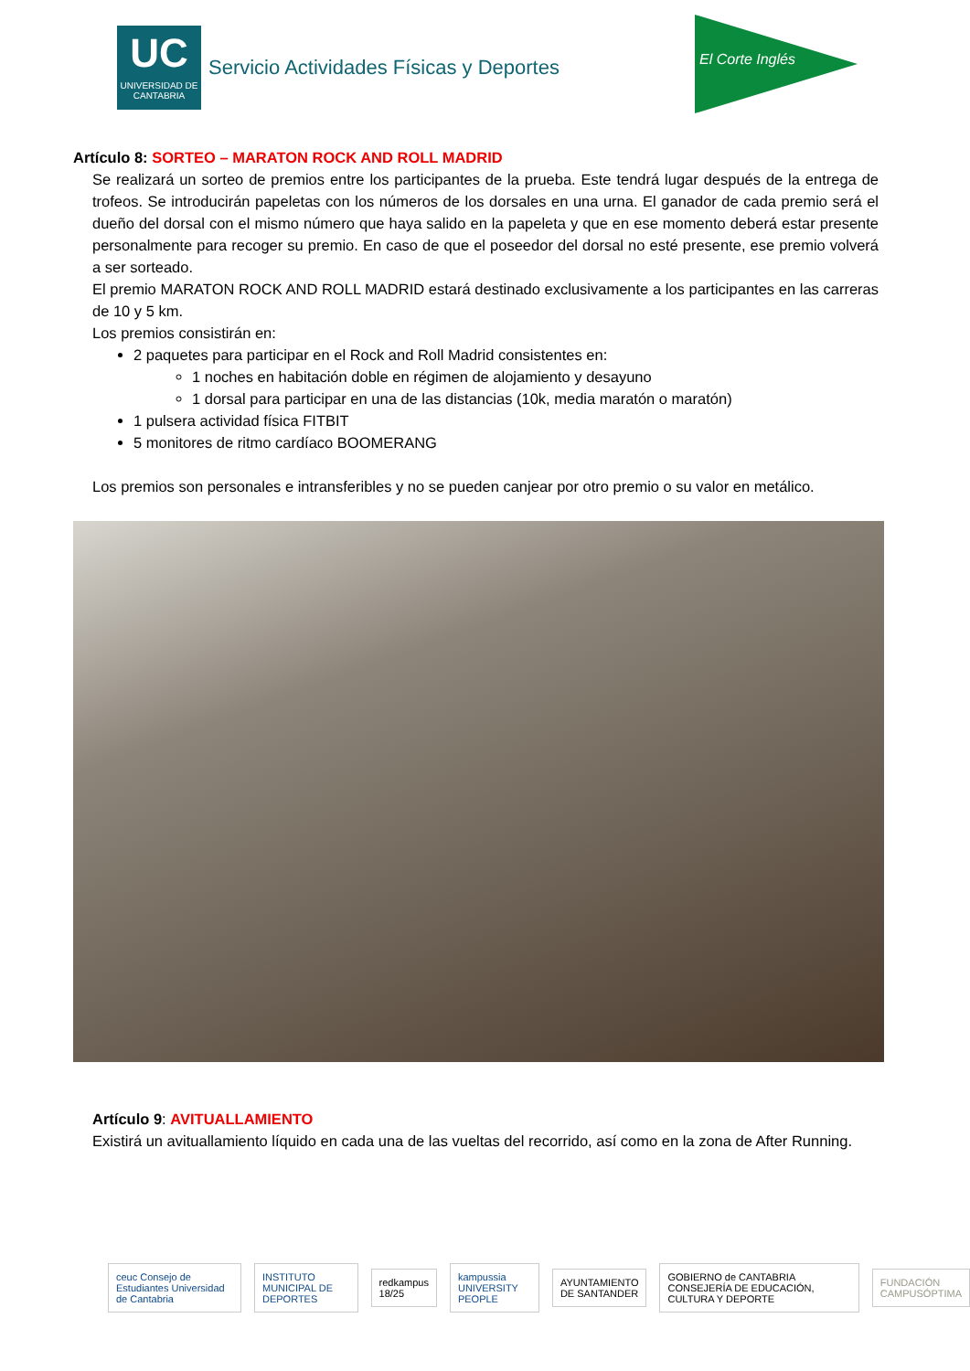UC
UNIVERSIDAD DE CANTABRIA
Servicio Actividades Físicas y Deportes
El Corte Inglés
Artículo 8: SORTEO – MARATON ROCK AND ROLL MADRID
Se realizará un sorteo de premios entre los participantes de la prueba. Este tendrá lugar después de la entrega de trofeos. Se introducirán papeletas con los números de los dorsales en una urna. El ganador de cada premio será el dueño del dorsal con el mismo número que haya salido en la papeleta y que en ese momento deberá estar presente personalmente para recoger su premio. En caso de que el poseedor del dorsal no esté presente, ese premio volverá a ser sorteado.
El premio MARATON ROCK AND ROLL MADRID estará destinado exclusivamente a los participantes en las carreras de 10 y 5 km.
Los premios consistirán en:
2 paquetes para participar en el Rock and Roll Madrid consistentes en:
1 noches en habitación doble en régimen de alojamiento y desayuno
1 dorsal para participar en una de las distancias (10k, media maratón o maratón)
1 pulsera actividad física FITBIT
5 monitores de ritmo cardíaco BOOMERANG
Los premios son personales e intransferibles y no se pueden canjear por otro premio o su valor en metálico.
Artículo 9: AVITUALLAMIENTO
Existirá un avituallamiento líquido en cada una de las vueltas del recorrido, así como en la zona de After Running.
ceuc Consejo de Estudiantes Universidad de Cantabria
INSTITUTO MUNICIPAL DE DEPORTES
redkampus 18/25 kampussia UNIVERSITY PEOPLE AYUNTAMIENTO DE SANTANDER
GOBIERNO de CANTABRIA CONSEJERÍA DE EDUCACIÓN, CULTURA Y DEPORTE
FUNDACIÓN CAMPUSÓPTIMA